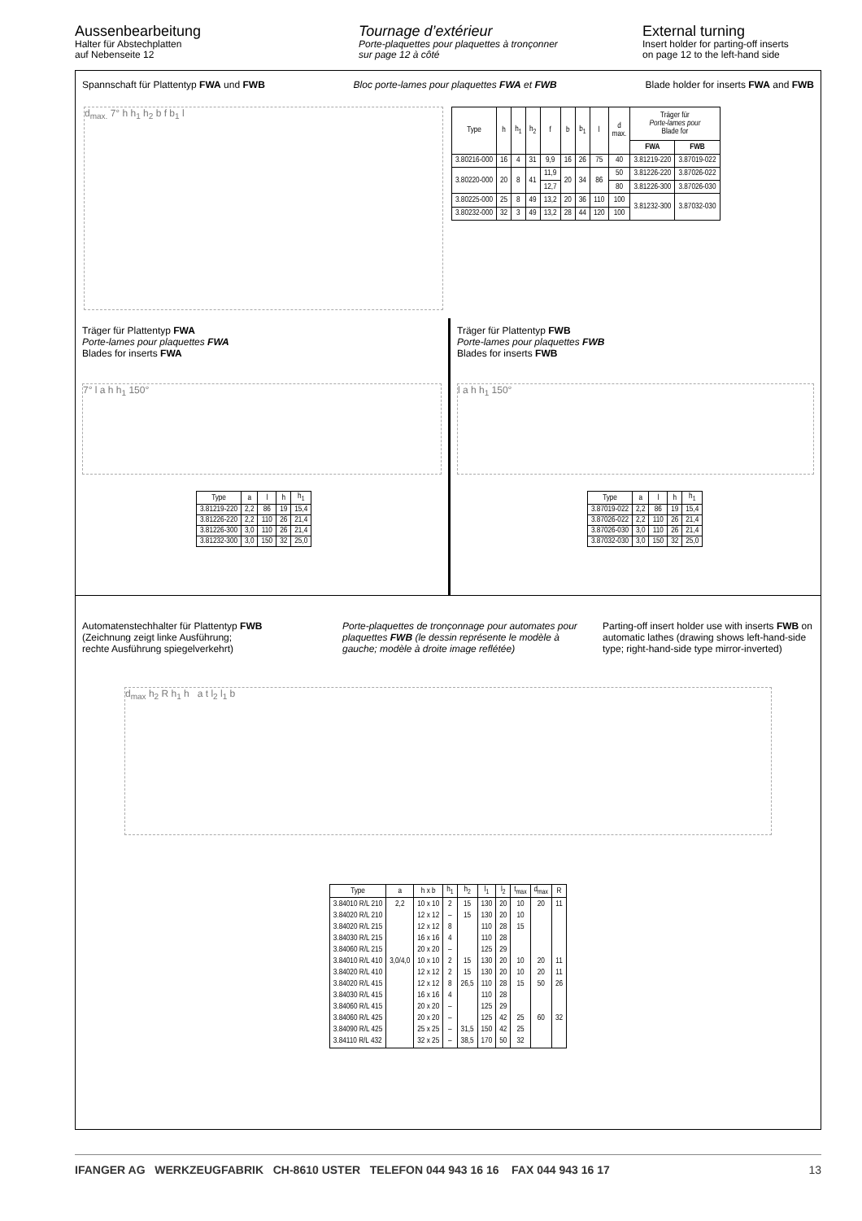Aussenbearbeitung
Halter für Abstechplatten
auf Nebenseite 12
Tournage d’extérieur
Porte-plaquettes pour plaquettes à tronçonner
sur page 12 à côté
External turning
Insert holder for parting-off inserts
on page 12 to the left-hand side
Spannschaft für Plattentyp FWA und FWB Bloc porte-lames pour plaquettes FWA et FWB Blade holder for inserts FWA and FWB
d<sub>max.</sub> 7° h h<sub>1</sub> h<sub>2</sub> b f b<sub>1</sub> l
| Type | h | h<sub>1</sub> | h<sub>2</sub> | f | b | b<sub>1</sub> | l | d max. | Träger für Porte-lames pour Blade for | |
| --- | --- | --- | --- | --- | --- | --- | --- | --- | --- | --- |
| | | | | | | | | | FWA | FWB |
| 3.80216-000 | 16 | 4 | 31 | 9,9 | 16 | 26 | 75 | 40 | 3.81219-220 | 3.87019-022 |
| 3.80220-000 | 20 | 8 | 41 | 11,9 | 20 | 34 | 86 | 50 | 3.81226-220 | 3.87026-022 |
| | | | | 12,7 | | | | 80 | 3.81226-300 | 3.87026-030 |
| 3.80225-000 | 25 | 8 | 49 | 13,2 | 20 | 36 | 110 | 100 | 3.81232-300 | 3.87032-030 |
| 3.80232-000 | 32 | 3 | 49 | 13,2 | 28 | 44 | 120 | 100 | | |
Träger für Plattentyp FWA
Porte-lames pour plaquettes FWA
Blades for inserts FWA
7° l a h h<sub>1</sub> 150°
| Type | a | l | h | h<sub>1</sub> |
| --- | --- | --- | --- | --- |
| 3.81219-220 | 2,2 | 86 | 19 | 15,4 |
| 3.81226-220 | 2,2 | 110 | 26 | 21,4 |
| 3.81226-300 | 3,0 | 110 | 26 | 21,4 |
| 3.81232-300 | 3,0 | 150 | 32 | 25,0 |
Träger für Plattentyp FWB
Porte-lames pour plaquettes FWB
Blades for inserts FWB
l a h h<sub>1</sub> 150°
| Type | a | l | h | h<sub>1</sub> |
| --- | --- | --- | --- | --- |
| 3.87019-022 | 2,2 | 86 | 19 | 15,4 |
| 3.87026-022 | 2,2 | 110 | 26 | 21,4 |
| 3.87026-030 | 3,0 | 110 | 26 | 21,4 |
| 3.87032-030 | 3,0 | 150 | 32 | 25,0 |
Automatenstechhalter für Plattentyp FWB
(Zeichnung zeigt linke Ausführung;
rechte Ausführung spiegelverkehrt)
Porte-plaquettes de tronçonnage pour automates pour plaquettes FWB (le dessin représente le modèle à gauche; modèle à droite image reflétée)
Parting-off insert holder use with inserts FWB on automatic lathes (drawing shows left-hand-side type; right-hand-side type mirror-inverted)
d<sub>max</sub> h<sub>2</sub> R h<sub>1</sub> h a t l<sub>2</sub> l<sub>1</sub> b
| Type | a | h x b | h<sub>1</sub> | h<sub>2</sub> | l<sub>1</sub> | l<sub>2</sub> | t<sub>max</sub> | d<sub>max</sub> | R |
| --- | --- | --- | --- | --- | --- | --- | --- | --- | --- |
| 3.84010 R/L 210 3.84020 R/L 210 3.84020 R/L 215 3.84030 R/L 215 3.84060 R/L 215 3.84010 R/L 410 3.84020 R/L 410 3.84020 R/L 415 3.84030 R/L 415 3.84060 R/L 415 3.84060 R/L 425 3.84090 R/L 425 3.84110 R/L 432 | 2,2 3,0/4,0 | 10 x 10 12 x 12 12 x 12 16 x 16 20 x 20 10 x 10 12 x 12 12 x 12 16 x 16 20 x 20 20 x 20 25 x 25 32 x 25 | 2 – 8 4 – 2 2 8 4 – – – – | 15 15 15 15 26,5 31,5 38,5 | 130 130 110 110 125 130 130 110 110 125 125 150 170 | 20 20 28 28 29 20 20 28 28 29 42 42 50 | 10 10 15 10 10 15 25 25 32 | 20 20 20 50 60 | 11 11 11 26 32 |
IFANGER AG WERKZEUGFABRIK CH-8610 USTER TELEFON 044 943 16 16 FAX 044 943 16 17 13